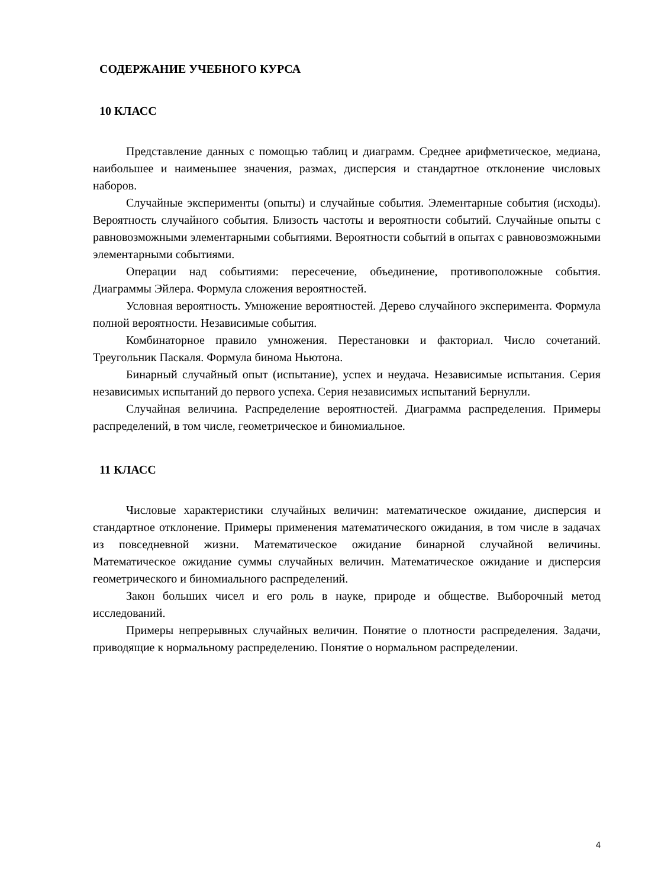СОДЕРЖАНИЕ УЧЕБНОГО КУРСА
10 КЛАСС
Представление данных с помощью таблиц и диаграмм. Среднее арифметическое, медиана, наибольшее и наименьшее значения, размах, дисперсия и стандартное отклонение числовых наборов.
Случайные эксперименты (опыты) и случайные события. Элементарные события (исходы). Вероятность случайного события. Близость частоты и вероятности событий. Случайные опыты с равновозможными элементарными событиями. Вероятности событий в опытах с равновозможными элементарными событиями.
Операции над событиями: пересечение, объединение, противоположные события. Диаграммы Эйлера. Формула сложения вероятностей.
Условная вероятность. Умножение вероятностей. Дерево случайного эксперимента. Формула полной вероятности. Независимые события.
Комбинаторное правило умножения. Перестановки и факториал. Число сочетаний. Треугольник Паскаля. Формула бинома Ньютона.
Бинарный случайный опыт (испытание), успех и неудача. Независимые испытания. Серия независимых испытаний до первого успеха. Серия независимых испытаний Бернулли.
Случайная величина. Распределение вероятностей. Диаграмма распределения. Примеры распределений, в том числе, геометрическое и биномиальное.
11 КЛАСС
Числовые характеристики случайных величин: математическое ожидание, дисперсия и стандартное отклонение. Примеры применения математического ожидания, в том числе в задачах из повседневной жизни. Математическое ожидание бинарной случайной величины. Математическое ожидание суммы случайных величин. Математическое ожидание и дисперсия геометрического и биномиального распределений.
Закон больших чисел и его роль в науке, природе и обществе. Выборочный метод исследований.
Примеры непрерывных случайных величин. Понятие о плотности распределения. Задачи, приводящие к нормальному распределению. Понятие о нормальном распределении.
4